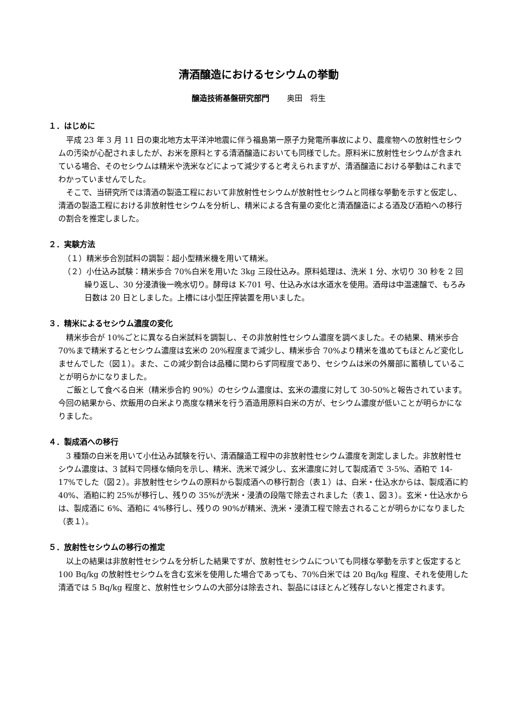清酒醸造におけるセシウムの挙動
醸造技術基盤研究部門 奥田　将生
１．はじめに
平成 23 年 3 月 11 日の東北地方太平洋沖地震に伴う福島第一原子力発電所事故により、農産物への放射性セシウムの汚染が心配されましたが、お米を原料とする清酒醸造においても同様でした。原料米に放射性セシウムが含まれている場合、そのセシウムは精米や洗米などによって減少すると考えられますが、清酒醸造における挙動はこれまでわかっていませんでした。
そこで、当研究所では清酒の製造工程において非放射性セシウムが放射性セシウムと同様な挙動を示すと仮定し、清酒の製造工程における非放射性セシウムを分析し、精米による含有量の変化と清酒醸造による酒及び酒粕への移行の割合を推定しました。
２．実験方法
（１）精米歩合別試料の調製：超小型精米機を用いて精米。
（２）小仕込み試験：精米歩合 70%白米を用いた 3kg 三段仕込み。原料処理は、洗米 1 分、水切り 30 秒を 2 回繰り返し、30 分浸漬後一晩水切り。酵母は K-701 号、仕込み水は水道水を使用。酒母は中温速醸で、もろみ日数は 20 日としました。上槽には小型圧搾装置を用いました。
３．精米によるセシウム濃度の変化
精米歩合が 10%ごとに異なる白米試料を調製し、その非放射性セシウム濃度を調べました。その結果、精米歩合 70%まで精米するとセシウム濃度は玄米の 20%程度まで減少し、精米歩合 70%より精米を進めてもほとんど変化しませんでした（図１）。また、この減少割合は品種に関わらず同程度であり、セシウムは米の外層部に蓄積していることが明らかになりました。
ご飯として食べる白米（精米歩合約 90%）のセシウム濃度は、玄米の濃度に対して 30-50%と報告されています。今回の結果から、炊飯用の白米より高度な精米を行う酒造用原料白米の方が、セシウム濃度が低いことが明らかになりました。
４．製成酒への移行
3 種類の白米を用いて小仕込み試験を行い、清酒醸造工程中の非放射性セシウム濃度を測定しました。非放射性セシウム濃度は、3 試料で同様な傾向を示し、精米、洗米で減少し、玄米濃度に対して製成酒で 3-5%、酒粕で 14-17%でした（図２）。非放射性セシウムの原料から製成酒への移行割合（表１）は、白米・仕込水からは、製成酒に約 40%、酒粕に約 25%が移行し、残りの 35%が洗米・浸漬の段階で除去されました（表１、図３）。玄米・仕込水からは、製成酒に 6%、酒粕に 4%移行し、残りの 90%が精米、洗米・浸漬工程で除去されることが明らかになりました（表１）。
５．放射性セシウムの移行の推定
以上の結果は非放射性セシウムを分析した結果ですが、放射性セシウムについても同様な挙動を示すと仮定すると 100 Bq/kg の放射性セシウムを含む玄米を使用した場合であっても、70%白米では 20 Bq/kg 程度、それを使用した清酒では 5 Bq/kg 程度と、放射性セシウムの大部分は除去され、製品にはほとんど残存しないと推定されます。